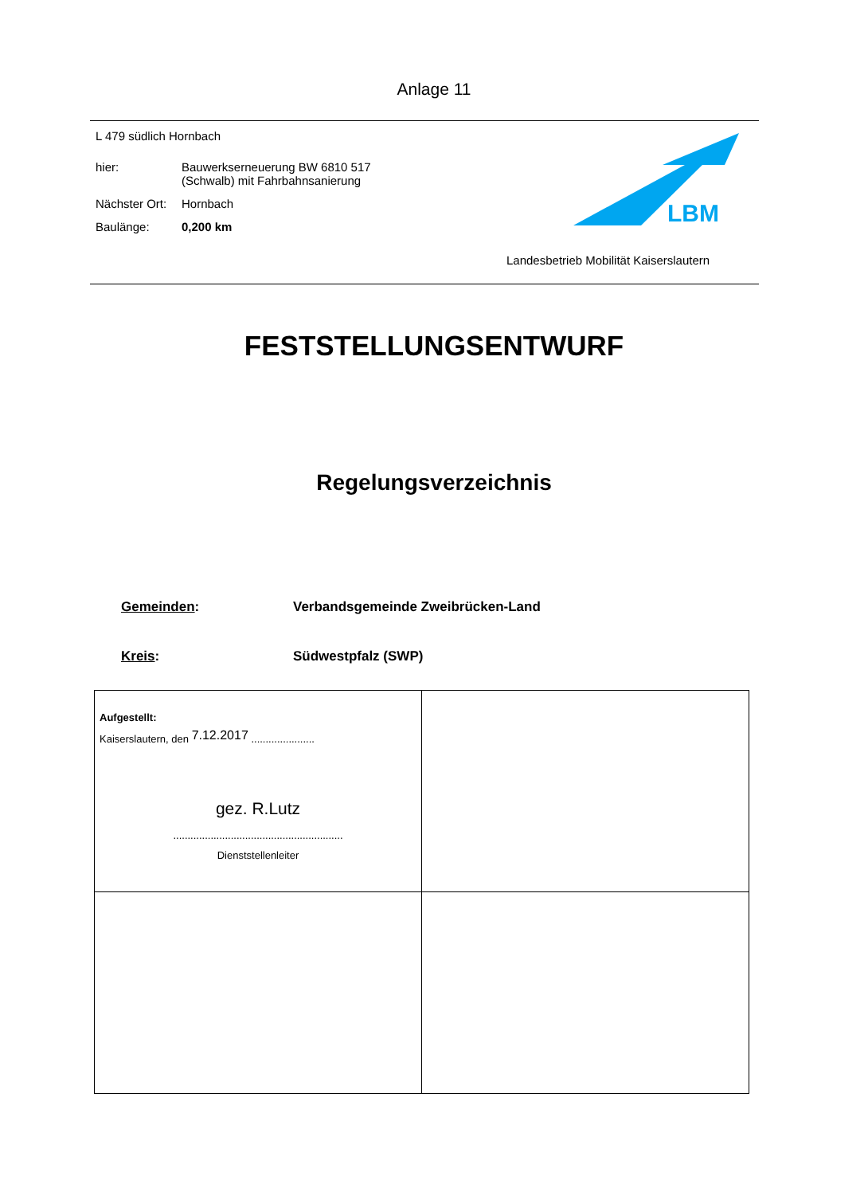Anlage 11
L 479 südlich Hornbach
| hier: | Bauwerkserneuerung BW 6810 517 (Schwalb) mit Fahrbahnsanierung |
| Nächster Ort: | Hornbach |
| Baulänge: | 0,200 km |
LBM
Landesbetrieb Mobilität Kaiserslautern
FESTSTELLUNGSENTWURF
Regelungsverzeichnis
Gemeinden: Verbandsgemeinde Zweibrücken-Land
Kreis: Südwestpfalz (SWP)
| Aufgestellt: Kaiserslautern, den 7.12.2017 ...................... gez. R.Lutz ........................................................... Dienststellenleiter | |